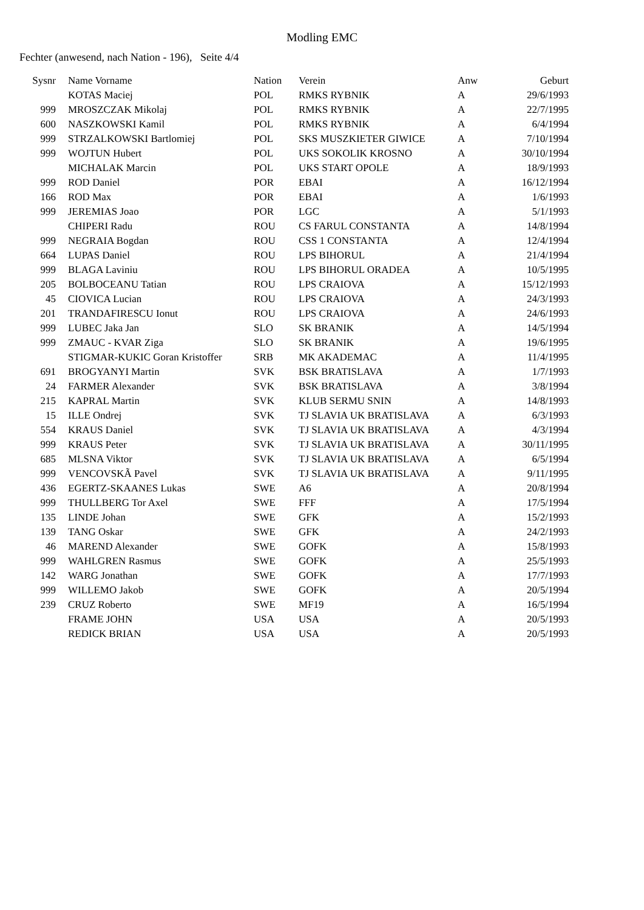Modling EMC
Fechter (anwesend, nach Nation - 196), Seite 4/4
| Sysnr | Name Vorname | Nation | Verein | Anw | Geburt |
| --- | --- | --- | --- | --- | --- |
| | KOTAS Maciej | POL | RMKS RYBNIK | A | 29/6/1993 |
| 999 | MROSZCZAK Mikolaj | POL | RMKS RYBNIK | A | 22/7/1995 |
| 600 | NASZKOWSKI Kamil | POL | RMKS RYBNIK | A | 6/4/1994 |
| 999 | STRZALKOWSKI Bartlomiej | POL | SKS MUSZKIETER GIWICE | A | 7/10/1994 |
| 999 | WOJTUN Hubert | POL | UKS SOKOLIK KROSNO | A | 30/10/1994 |
| | MICHALAK Marcin | POL | UKS START OPOLE | A | 18/9/1993 |
| 999 | ROD Daniel | POR | EBAI | A | 16/12/1994 |
| 166 | ROD Max | POR | EBAI | A | 1/6/1993 |
| 999 | JEREMIAS Joao | POR | LGC | A | 5/1/1993 |
| | CHIPERI Radu | ROU | CS FARUL CONSTANTA | A | 14/8/1994 |
| 999 | NEGRAIA Bogdan | ROU | CSS 1 CONSTANTA | A | 12/4/1994 |
| 664 | LUPAS Daniel | ROU | LPS BIHORUL | A | 21/4/1994 |
| 999 | BLAGA Laviniu | ROU | LPS BIHORUL ORADEA | A | 10/5/1995 |
| 205 | BOLBOCEANU Tatian | ROU | LPS CRAIOVA | A | 15/12/1993 |
| 45 | CIOVICA Lucian | ROU | LPS CRAIOVA | A | 24/3/1993 |
| 201 | TRANDAFIRESCU Ionut | ROU | LPS CRAIOVA | A | 24/6/1993 |
| 999 | LUBEC Jaka Jan | SLO | SK BRANIK | A | 14/5/1994 |
| 999 | ZMAUC - KVAR Ziga | SLO | SK BRANIK | A | 19/6/1995 |
| | STIGMAR-KUKIC Goran Kristoffer | SRB | MK AKADEMAC | A | 11/4/1995 |
| 691 | BROGYANYI Martin | SVK | BSK BRATISLAVA | A | 1/7/1993 |
| 24 | FARMER Alexander | SVK | BSK BRATISLAVA | A | 3/8/1994 |
| 215 | KAPRAL Martin | SVK | KLUB SERMU SNIN | A | 14/8/1993 |
| 15 | ILLE Ondrej | SVK | TJ SLAVIA UK BRATISLAVA | A | 6/3/1993 |
| 554 | KRAUS Daniel | SVK | TJ SLAVIA UK BRATISLAVA | A | 4/3/1994 |
| 999 | KRAUS Peter | SVK | TJ SLAVIA UK BRATISLAVA | A | 30/11/1995 |
| 685 | MLSNA Viktor | SVK | TJ SLAVIA UK BRATISLAVA | A | 6/5/1994 |
| 999 | VENCOVSKÃ Pavel | SVK | TJ SLAVIA UK BRATISLAVA | A | 9/11/1995 |
| 436 | EGERTZ-SKAANES Lukas | SWE | A6 | A | 20/8/1994 |
| 999 | THULLBERG Tor Axel | SWE | FFF | A | 17/5/1994 |
| 135 | LINDE Johan | SWE | GFK | A | 15/2/1993 |
| 139 | TANG Oskar | SWE | GFK | A | 24/2/1993 |
| 46 | MAREND Alexander | SWE | GOFK | A | 15/8/1993 |
| 999 | WAHLGREN Rasmus | SWE | GOFK | A | 25/5/1993 |
| 142 | WARG Jonathan | SWE | GOFK | A | 17/7/1993 |
| 999 | WILLEMO Jakob | SWE | GOFK | A | 20/5/1994 |
| 239 | CRUZ Roberto | SWE | MF19 | A | 16/5/1994 |
| | FRAME JOHN | USA | USA | A | 20/5/1993 |
| | REDICK BRIAN | USA | USA | A | 20/5/1993 |